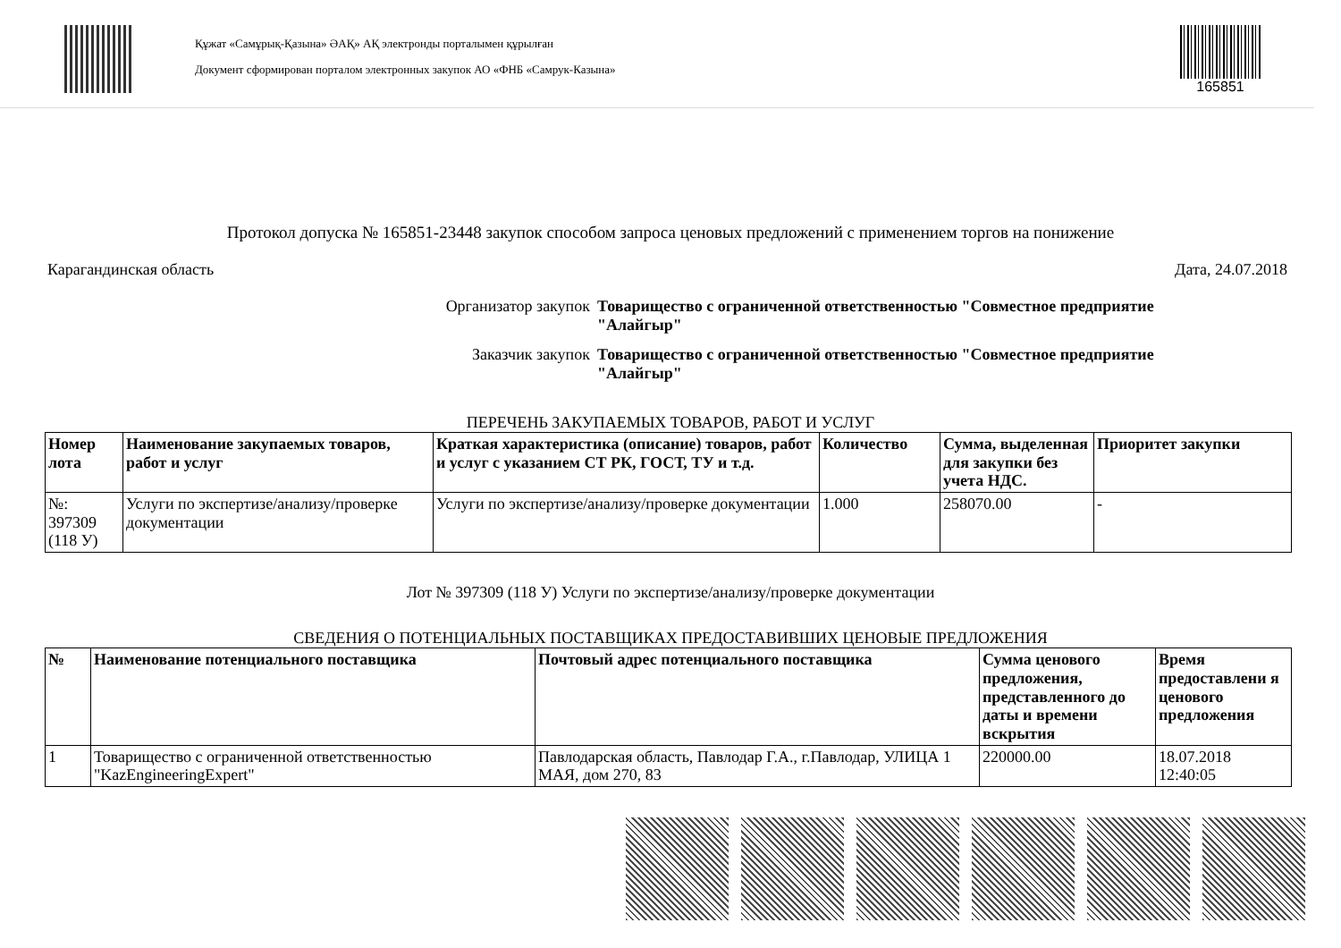Құжат «Самұрық-Қазына» ӘАҚ» АҚ электронды порталымен құрылған
Документ сформирован порталом электронных закупок АО «ФНБ «Самрук-Казына»
165851
Протокол допуска № 165851-23448 закупок способом запроса ценовых предложений с применением торгов на понижение
Карагандинская область Дата, 24.07.2018
Организатор закупок
Товарищество с ограниченной ответственностью "Совместное предприятие "Алайгыр"
Заказчик закупок
Товарищество с ограниченной ответственностью "Совместное предприятие "Алайгыр"
ПЕРЕЧЕНЬ ЗАКУПАЕМЫХ ТОВАРОВ, РАБОТ И УСЛУГ
| Номер лота | Наименование закупаемых товаров, работ и услуг | Краткая характеристика (описание) товаров, работ и услуг с указанием СТ РК, ГОСТ, ТУ и т.д. | Количество | Сумма, выделенная для закупки без учета НДС. | Приоритет закупки |
| --- | --- | --- | --- | --- | --- |
| №: 397309 (118 У) | Услуги по экспертизе/анализу/проверке документации | Услуги по экспертизе/анализу/проверке документации | 1.000 | 258070.00 | - |
Лот № 397309 (118 У) Услуги по экспертизе/анализу/проверке документации
СВЕДЕНИЯ О ПОТЕНЦИАЛЬНЫХ ПОСТАВЩИКАХ ПРЕДОСТАВИВШИХ ЦЕНОВЫЕ ПРЕДЛОЖЕНИЯ
| № | Наименование потенциального поставщика | Почтовый адрес потенциального поставщика | Сумма ценового предложения, представленного до даты и времени вскрытия | Время предоставлени я ценового предложения |
| --- | --- | --- | --- | --- |
| 1 | Товарищество с ограниченной ответственностью "KazEngineeringExpert" | Павлодарская область, Павлодар Г.А., г.Павлодар, УЛИЦА 1 МАЯ, дом 270, 83 | 220000.00 | 18.07.2018 12:40:05 |